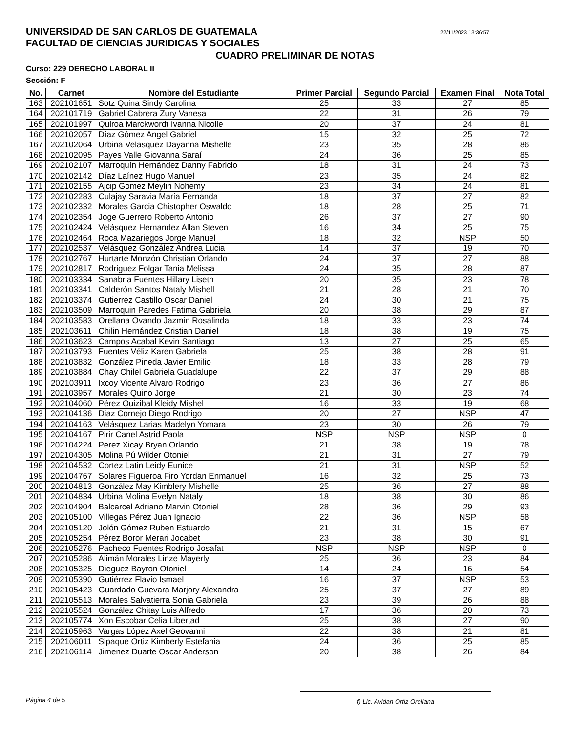UNIVERSIDAD DE SAN CARLOS DE GUATEMALA
FACULTAD DE CIENCIAS JURIDICAS Y SOCIALES
22/11/2023 13:36:57
CUADRO PRELIMINAR DE NOTAS
Curso: 229 DERECHO LABORAL II
Sección: F
| No. | Carnet | Nombre del Estudiante | Primer Parcial | Segundo Parcial | Examen Final | Nota Total |
| --- | --- | --- | --- | --- | --- | --- |
| 163 | 202101651 | Sotz Quina Sindy Carolina | 25 | 33 | 27 | 85 |
| 164 | 202101719 | Gabriel Cabrera Zury Vanesa | 22 | 31 | 26 | 79 |
| 165 | 202101997 | Quiroa Marckwordt Ivanna Nicolle | 20 | 37 | 24 | 81 |
| 166 | 202102057 | Díaz Gómez Angel Gabriel | 15 | 32 | 25 | 72 |
| 167 | 202102064 | Urbina Velasquez Dayanna Mishelle | 23 | 35 | 28 | 86 |
| 168 | 202102095 | Payes Valle Giovanna Saraí | 24 | 36 | 25 | 85 |
| 169 | 202102107 | Marroquín Hernández Danny Fabricio | 18 | 31 | 24 | 73 |
| 170 | 202102142 | Díaz Laínez Hugo Manuel | 23 | 35 | 24 | 82 |
| 171 | 202102155 | Ajcip Gomez Meylin Nohemy | 23 | 34 | 24 | 81 |
| 172 | 202102283 | Culajay Saravia María Fernanda | 18 | 37 | 27 | 82 |
| 173 | 202102332 | Morales Garcia Chistopher Oswaldo | 18 | 28 | 25 | 71 |
| 174 | 202102354 | Joge Guerrero Roberto Antonio | 26 | 37 | 27 | 90 |
| 175 | 202102424 | Velásquez Hernandez Allan Steven | 16 | 34 | 25 | 75 |
| 176 | 202102464 | Roca Mazariegos Jorge Manuel | 18 | 32 | NSP | 50 |
| 177 | 202102537 | Velásquez González Andrea Lucia | 14 | 37 | 19 | 70 |
| 178 | 202102767 | Hurtarte Monzón Christian Orlando | 24 | 37 | 27 | 88 |
| 179 | 202102817 | Rodriguez Folgar Tania Melissa | 24 | 35 | 28 | 87 |
| 180 | 202103334 | Sanabria Fuentes Hillary Liseth | 20 | 35 | 23 | 78 |
| 181 | 202103341 | Calderón Santos Nataly Mishell | 21 | 28 | 21 | 70 |
| 182 | 202103374 | Gutierrez Castillo Oscar Daniel | 24 | 30 | 21 | 75 |
| 183 | 202103509 | Marroquin Paredes Fatima Gabriela | 20 | 38 | 29 | 87 |
| 184 | 202103583 | Orellana Ovando Jazmin Rosalinda | 18 | 33 | 23 | 74 |
| 185 | 202103611 | Chilin Hernández Cristian Daniel | 18 | 38 | 19 | 75 |
| 186 | 202103623 | Campos Acabal Kevin Santiago | 13 | 27 | 25 | 65 |
| 187 | 202103793 | Fuentes Véliz Karen Gabriela | 25 | 38 | 28 | 91 |
| 188 | 202103832 | González Pineda Javier Emilio | 18 | 33 | 28 | 79 |
| 189 | 202103884 | Chay Chilel Gabriela Guadalupe | 22 | 37 | 29 | 88 |
| 190 | 202103911 | Ixcoy Vicente Alvaro Rodrigo | 23 | 36 | 27 | 86 |
| 191 | 202103957 | Morales Quino Jorge | 21 | 30 | 23 | 74 |
| 192 | 202104060 | Pérez Quizibal Kleidy Mishel | 16 | 33 | 19 | 68 |
| 193 | 202104136 | Diaz Cornejo Diego Rodrigo | 20 | 27 | NSP | 47 |
| 194 | 202104163 | Velásquez Larias Madelyn Yomara | 23 | 30 | 26 | 79 |
| 195 | 202104167 | Pirir Canel Astrid Paola | NSP | NSP | NSP | 0 |
| 196 | 202104224 | Perez Xicay Bryan Orlando | 21 | 38 | 19 | 78 |
| 197 | 202104305 | Molina Pú Wilder Otoniel | 21 | 31 | 27 | 79 |
| 198 | 202104532 | Cortez Latin Leidy Eunice | 21 | 31 | NSP | 52 |
| 199 | 202104767 | Solares Figueroa Firo Yordan Enmanuel | 16 | 32 | 25 | 73 |
| 200 | 202104813 | González May Kimblery Mishelle | 25 | 36 | 27 | 88 |
| 201 | 202104834 | Urbina Molina Evelyn Nataly | 18 | 38 | 30 | 86 |
| 202 | 202104904 | Balcarcel Adriano Marvin Otoniel | 28 | 36 | 29 | 93 |
| 203 | 202105100 | Villegas Pérez Juan Ignacio | 22 | 36 | NSP | 58 |
| 204 | 202105120 | Jolón Gómez Ruben Estuardo | 21 | 31 | 15 | 67 |
| 205 | 202105254 | Pérez Boror Merari Jocabet | 23 | 38 | 30 | 91 |
| 206 | 202105276 | Pacheco Fuentes Rodrigo Josafat | NSP | NSP | NSP | 0 |
| 207 | 202105286 | Alimán Morales Linze Mayerly | 25 | 36 | 23 | 84 |
| 208 | 202105325 | Dieguez Bayron Otoniel | 14 | 24 | 16 | 54 |
| 209 | 202105390 | Gutiérrez Flavio Ismael | 16 | 37 | NSP | 53 |
| 210 | 202105423 | Guardado Guevara Marjory Alexandra | 25 | 37 | 27 | 89 |
| 211 | 202105513 | Morales Salvatierra Sonia Gabriela | 23 | 39 | 26 | 88 |
| 212 | 202105524 | González Chitay Luis Alfredo | 17 | 36 | 20 | 73 |
| 213 | 202105774 | Xon Escobar Celia Libertad | 25 | 38 | 27 | 90 |
| 214 | 202105963 | Vargas López Axel Geovanni | 22 | 38 | 21 | 81 |
| 215 | 202106011 | Sipaque Ortiz Kimberly Estefania | 24 | 36 | 25 | 85 |
| 216 | 202106114 | Jimenez Duarte Oscar Anderson | 20 | 38 | 26 | 84 |
Página 4 de 5 f) Lic. Avidan Ortiz Orellana